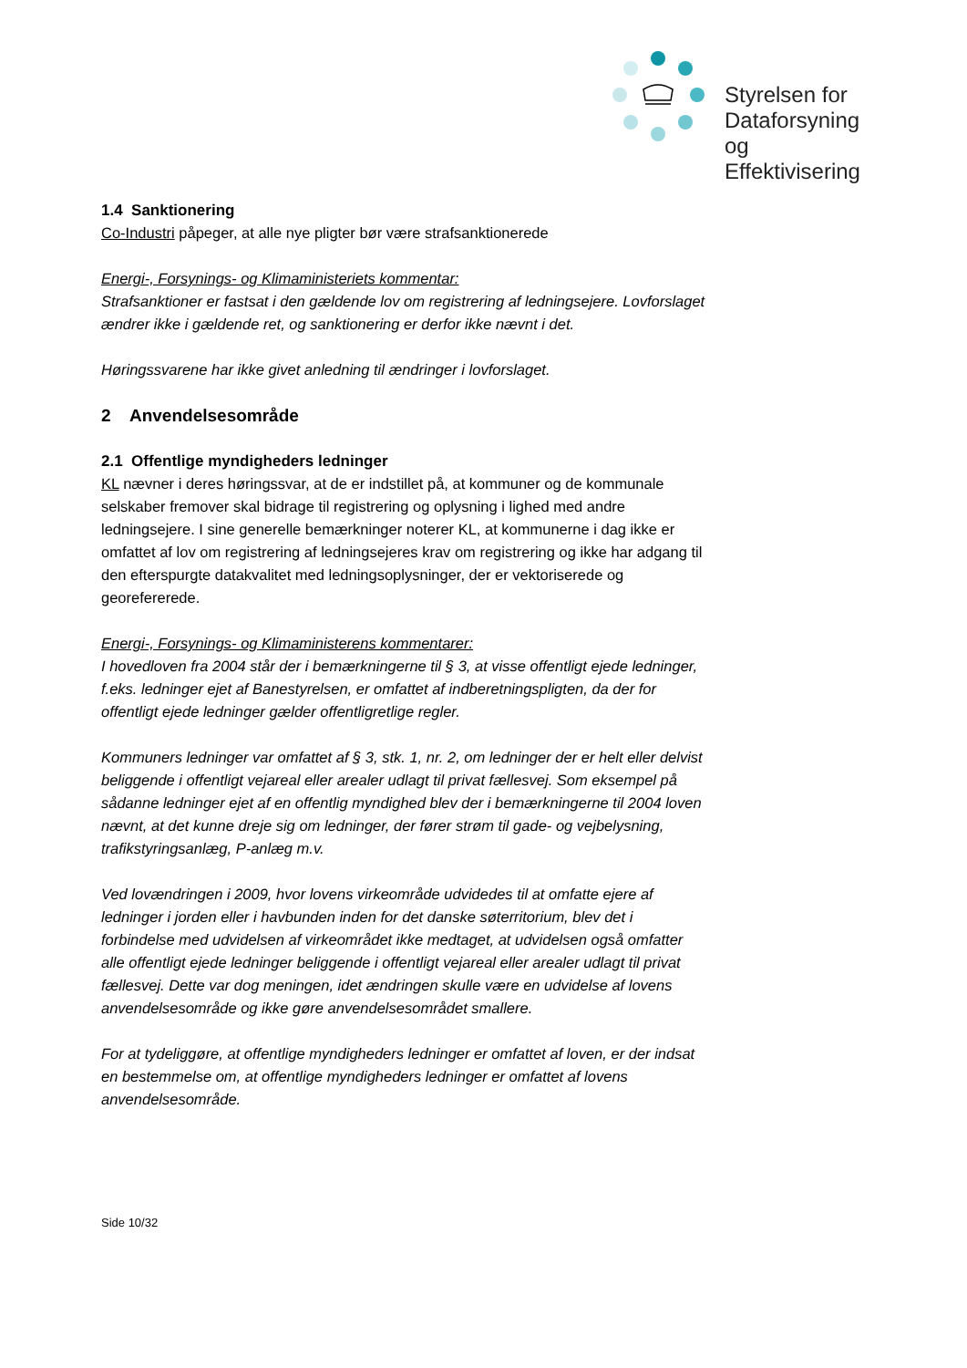Styrelsen for
Dataforsyning og
Effektivisering
1.4 Sanktionering
Co-Industri påpeger, at alle nye pligter bør være strafsanktionerede
Energi-, Forsynings- og Klimaministeriets kommentar:
Strafsanktioner er fastsat i den gældende lov om registrering af ledningsejere. Lovforslaget ændrer ikke i gældende ret, og sanktionering er derfor ikke nævnt i det.
Høringssvarene har ikke givet anledning til ændringer i lovforslaget.
2 Anvendelsesområde
2.1 Offentlige myndigheders ledninger
KL nævner i deres høringssvar, at de er indstillet på, at kommuner og de kommunale selskaber fremover skal bidrage til registrering og oplysning i lighed med andre ledningsejere. I sine generelle bemærkninger noterer KL, at kommunerne i dag ikke er omfattet af lov om registrering af ledningsejeres krav om registrering og ikke har adgang til den efterspurgte datakvalitet med ledningsoplysninger, der er vektoriserede og georefererede.
Energi-, Forsynings- og Klimaministerens kommentarer:
I hovedloven fra 2004 står der i bemærkningerne til § 3, at visse offentligt ejede ledninger, f.eks. ledninger ejet af Banestyrelsen, er omfattet af indberetningspligten, da der for offentligt ejede ledninger gælder offentligretlige regler.
Kommuners ledninger var omfattet af § 3, stk. 1, nr. 2, om ledninger der er helt eller delvist beliggende i offentligt vejareal eller arealer udlagt til privat fællesvej. Som eksempel på sådanne ledninger ejet af en offentlig myndighed blev der i bemærkningerne til 2004 loven nævnt, at det kunne dreje sig om ledninger, der fører strøm til gade- og vejbelysning, trafikstyringsanlæg, P-anlæg m.v.
Ved lovændringen i 2009, hvor lovens virkeområde udvidedes til at omfatte ejere af ledninger i jorden eller i havbunden inden for det danske søterritorium, blev det i forbindelse med udvidelsen af virkeområdet ikke medtaget, at udvidelsen også omfatter alle offentligt ejede ledninger beliggende i offentligt vejareal eller arealer udlagt til privat fællesvej. Dette var dog meningen, idet ændringen skulle være en udvidelse af lovens anvendelsesområde og ikke gøre anvendelsesområdet smallere.
For at tydeliggøre, at offentlige myndigheders ledninger er omfattet af loven, er der indsat en bestemmelse om, at offentlige myndigheders ledninger er omfattet af lovens anvendelsesområde.
Side 10/32